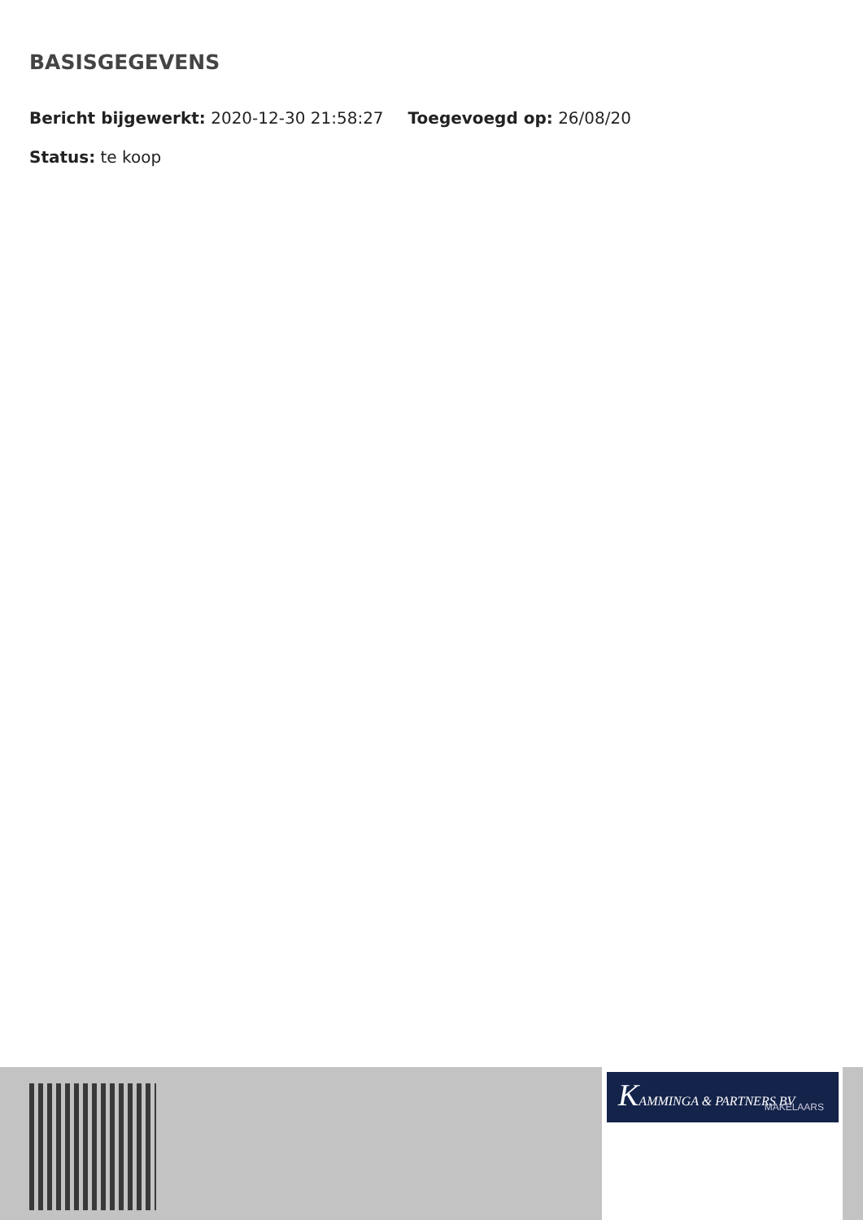BASISGEGEVENS
Bericht bijgewerkt: 2020-12-30 21:58:27 Toegevoegd op: 26/08/20
Status: te koop
KAMMINGA & PARTNERS BV
MAKELAARS